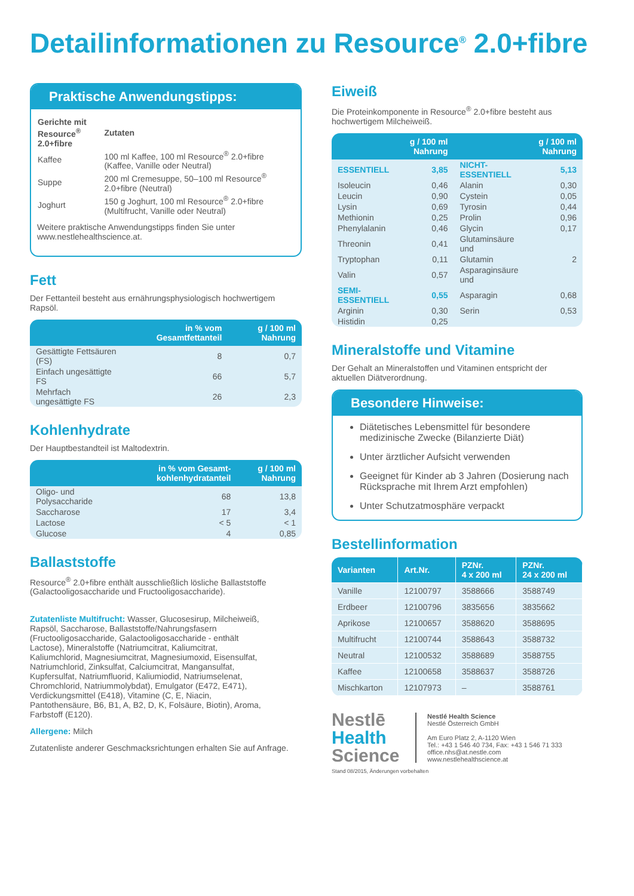Detailinformationen zu Resource<sup>®</sup> 2.0+fibre
Praktische Anwendungstipps:
| Gerichte mit Resource<sup>®</sup> 2.0+fibre | Zutaten |
| --- | --- |
| Kaffee | 100 ml Kaffee, 100 ml Resource<sup>®</sup> 2.0+fibre (Kaffee, Vanille oder Neutral) |
| Suppe | 200 ml Cremesuppe, 50–100 ml Resource<sup>®</sup> 2.0+fibre (Neutral) |
| Joghurt | 150 g Joghurt, 100 ml Resource<sup>®</sup> 2.0+fibre (Multifrucht, Vanille oder Neutral) |
Weitere praktische Anwendungstipps finden Sie unter www.nestlehealthscience.at.
Fett
Der Fettanteil besteht aus ernährungsphysiologisch hochwertigem Rapsöl.
| | in % vom Gesamtfettanteil | g / 100 ml Nahrung |
| --- | --- | --- |
| Gesättigte Fettsäuren (FS) | 8 | 0,7 |
| Einfach ungesättigte FS | 66 | 5,7 |
| Mehrfach ungesättigte FS | 26 | 2,3 |
Kohlenhydrate
Der Hauptbestandteil ist Maltodextrin.
| | in % vom Gesamt-kohlenhydratanteil | g / 100 ml Nahrung |
| --- | --- | --- |
| Oligo- und Polysaccharide | 68 | 13,8 |
| Saccharose | 17 | 3,4 |
| Lactose | < 5 | < 1 |
| Glucose | 4 | 0,85 |
Ballaststoffe
Resource<sup>®</sup> 2.0+fibre enthält ausschließlich lösliche Ballaststoffe (Galactooligosaccharide und Fructooligosaccharide).
Zutatenliste Multifrucht: Wasser, Glucosesirup, Milch­eiweiß, Rapsöl, Saccharose, Ballaststoffe/Nahrungs­fasern (Fructooligosaccharide, Galactooligosaccharide - enthält Lactose), Mineralstoffe (Natriumcitrat, Kalium­citrat, Kaliumchlorid, Magnesiumcitrat, Magnesiumoxid, Eisensulfat, Natriumchlorid, Zinksulfat, Calciumcitrat, Mangansulfat, Kupfersulfat, Natriumfluorid, Kaliumiodid, Natriumselenat, Chromchlorid, Natriummolybdat), Emul­gator (E472, E471), Verdickungsmittel (E418), Vitamine (C, E, Niacin, Pantothensäure, B6, B1, A, B2, D, K, Folsäure, Biotin), Aroma, Farbstoff (E120).
Allergene: Milch
Zutatenliste anderer Geschmacksrichtungen erhalten Sie auf Anfrage.
Eiweiß
Die Proteinkomponente in Resource<sup>®</sup> 2.0+fibre besteht aus hochwertigem Milcheiweiß.
| | g / 100 ml Nahrung | | g / 100 ml Nahrung |
| --- | --- | --- | --- |
| ESSENTIELL | 3,85 | NICHT-ESSENTIELL | 5,13 |
| Isoleucin | 0,46 | Alanin | 0,30 |
| Leucin | 0,90 | Cystein | 0,05 |
| Lysin | 0,69 | Tyrosin | 0,44 |
| Methionin | 0,25 | Prolin | 0,96 |
| Phenylalanin | 0,46 | Glycin | 0,17 |
| Threonin | 0,41 | Glutaminsäure und | |
| Tryptophan | 0,11 | Glutamin | 2 |
| Valin | 0,57 | Asparaginsäure und | |
| SEMI-ESSENTIELL | 0,55 | Asparagin | 0,68 |
| Arginin | 0,30 | Serin | 0,53 |
| Histidin | 0,25 | | |
Mineralstoffe und Vitamine
Der Gehalt an Mineralstoffen und Vitaminen entspricht der aktuellen Diätverordnung.
Besondere Hinweise:
Diätetisches Lebensmittel für besondere medizinische Zwecke (Bilanzierte Diät)
Unter ärztlicher Aufsicht verwenden
Geeignet für Kinder ab 3 Jahren (Dosierung nach Rücksprache mit Ihrem Arzt empfohlen)
Unter Schutzatmosphäre verpackt
Bestellinformation
| Varianten | Art.Nr. | PZNr. 4 x 200 ml | PZNr. 24 x 200 ml |
| --- | --- | --- | --- |
| Vanille | 12100797 | 3588666 | 3588749 |
| Erdbeer | 12100796 | 3835656 | 3835662 |
| Aprikose | 12100657 | 3588620 | 3588695 |
| Multifrucht | 12100744 | 3588643 | 3588732 |
| Neutral | 12100532 | 3588689 | 3588755 |
| Kaffee | 12100658 | 3588637 | 3588726 |
| Mischkarton | 12107973 | – | 3588761 |
Nestlē
Health
Science
Nestlé Health Science
Nestlé Österreich GmbH
Am Euro Platz 2, A-1120 Wien
Tel.: +43 1 546 40 734, Fax: +43 1 546 71 333
office.nhs@at.nestle.com
www.nestlehealthscience.at
Stand 08/2015, Änderungen vorbehalten